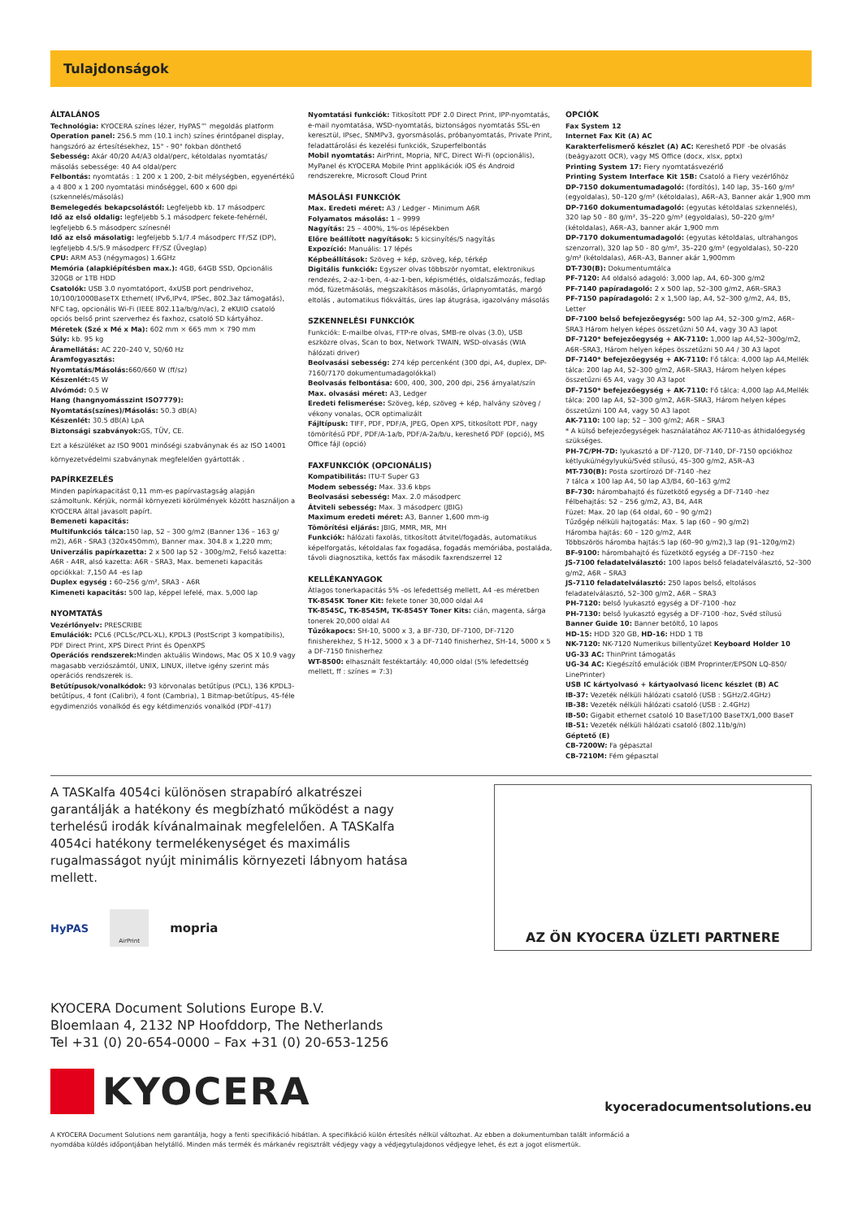Tulajdonságok
ÁLTALÁNOS
Technológia: KYOCERA színes lézer, HyPAS™ megoldás platform
Operation panel: 256.5 mm (10.1 inch) színes érintőpanel display, hangszóró az értesítésekhez, 15° - 90° fokban dönthető
Sebesség: Akár 40/20 A4/A3 oldal/perc, kétoldalas nyomtatás/ másolás sebessége: 40 A4 oldal/perc
Felbontás: nyomtatás : 1 200 x 1 200, 2-bit mélységben, egyenértékű a 4 800 x 1 200 nyomtatási minőséggel, 600 x 600 dpi (szkennelés/másolás)
Bemelegedés bekapcsolástól: Legfeljebb kb. 17 másodperc
Idő az első oldalig: legfeljebb 5.1 másodperc fekete-fehérnél, legfeljebb 6.5 másodperc színesnél
Idő az első másolatig: legfeljebb 5.1/7.4 másodperc FF/SZ (DP), legfeljebb 4.5/5.9 másodperc FF/SZ (Üveglap)
CPU: ARM A53 (négymagos) 1.6GHz
Memória (alapkiépítésben max.): 4GB, 64GB SSD, Opcionális 320GB or 1TB HDD
Csatolók: USB 3.0 nyomtatóport, 4xUSB port pendrivehoz, 10/100/1000BaseTX Ethernet( IPv6,IPv4, IPSec, 802.3az támogatás), NFC tag, opcionális Wi-Fi (IEEE 802.11a/b/g/n/ac), 2 eKUIO csatoló opciós belső print szerverhez és faxhoz, csatoló SD kártyához.
Méretek (Szé x Mé x Ma): 602 mm × 665 mm × 790 mm
Súly: kb. 95 kg
Áramellátás: AC 220–240 V, 50/60 Hz
Áramfogyasztás:
Nyomtatás/Másolás: 660/660 W (ff/sz)
Készenlét: 45 W
Alvómód: 0.5 W
Hang (hangnyomásszint ISO7779):
Nyomtatás(színes)/Másolás: 50.3 dB(A)
Készenlét: 30.5 dB(A) LpA
Biztonsági szabványok: GS, TÜV, CE.
Ezt a készüléket az ISO 9001 minőségi szabványnak és az ISO 14001 környezetvédelmi szabványnak megfelelően gyártották .
PAPÍRKEZELÉS
Minden papírkapacitást 0,11 mm-es papírvastagság alapján számoltunk. Kérjük, normál környezeti körülmények között használjon a KYOCERA által javasolt papírt.
Bemeneti kapacitás:
Multifunkciós tálca: 150 lap, 52 – 300 g/m2 (Banner 136 – 163 g/ m2), A6R - SRA3 (320x450mm), Banner max. 304.8 x 1,220 mm;
Univerzális papírkazetta: 2 x 500 lap 52 - 300g/m2, Felső kazetta: A6R - A4R, alsó kazetta: A6R - SRA3, Max. bemeneti kapacitás opciókkal: 7,150 A4 -es lap
Duplex egység : 60–256 g/m², SRA3 - A6R
Kimeneti kapacitás: 500 lap, képpel lefelé, max. 5,000 lap
NYOMTATÁS
Vezérlőnyelv: PRESCRIBE
Emulációk: PCL6 (PCL5c/PCL-XL), KPDL3 (PostScript 3 kompatibilis), PDF Direct Print, XPS Direct Print és OpenXPS
Operációs rendszerek: Minden aktuális Windows, Mac OS X 10.9 vagy magasabb verziószámtól, UNIX, LINUX, illetve igény szerint más operációs rendszerek is.
Betűtípusok/vonalkódok: 93 körvonalas betűtípus (PCL), 136 KPDL3-betűtípus, 4 font (Calibri), 4 font (Cambria), 1 Bitmap-betűtípus, 45-féle egydimenziós vonalkód és egy kétdimenziós vonalkód (PDF-417)
Nyomtatási funkciók: Titkosított PDF 2.0 Direct Print, IPP-nyomtatás, e-mail nyomtatása, WSD-nyomtatás, biztonságos nyomtatás SSL-en keresztül, IPsec, SNMPv3, gyorsmásolás, próbanyomtatás, Private Print, feladattárolási és kezelési funkciók, Szuperfelbontás
Mobil nyomtatás: AirPrint, Mopria, NFC, Direct Wi-Fi (opcionális), MyPanel és KYOCERA Mobile Print applikációk iOS és Android rendszerekre, Microsoft Cloud Print
MÁSOLÁSI FUNKCIÓK
Max. Eredeti méret: A3 / Ledger - Minimum A6R
Folyamatos másolás: 1 – 9999
Nagyítás: 25 – 400%, 1%-os lépésekben
Előre beállított nagyítások: 5 kicsinyítés/5 nagyítás
Expozíció: Manuális: 17 lépés
Képbeállítások: Szöveg + kép, szöveg, kép, térkép
Digitális funkciók: Egyszer olvas többször nyomtat, elektronikus rendezés, 2-az-1-ben, 4-az-1-ben, képismétlés, oldalszámozás, fedlap mód, füzetmásolás, megszakításos másolás, űrlapnyomtatás, margó eltolás , automatikus fiókváltás, üres lap átugrása, igazolvány másolás
SZKENNELÉSI FUNKCIÓK
Funkciók: E-mailbe olvas, FTP-re olvas, SMB-re olvas (3.0), USB eszközre olvas, Scan to box, Network TWAIN, WSD-olvasás (WIA hálózati driver)
Beolvasási sebesség: 274 kép percenként (300 dpi, A4, duplex, DP-7160/7170 dokumentumadagolókkal)
Beolvasás felbontása: 600, 400, 300, 200 dpi, 256 árnyalat/szín
Max. olvasási méret: A3, Ledger
Eredeti felismerése: Szöveg, kép, szöveg + kép, halvány szöveg / vékony vonalas, OCR optimalizált
Fájltípusk: TIFF, PDF, PDF/A, JPEG, Open XPS, titkosított PDF, nagy tömörítésű PDF, PDF/A-1a/b, PDF/A-2a/b/u, kereshető PDF (opció), MS Office fájl (opció)
FAXFUNKCIÓK (OPCIONÁLIS)
Kompatibilitás: ITU-T Super G3
Modem sebesség: Max. 33.6 kbps
Beolvasási sebesség: Max. 2.0 másodperc
Átviteli sebesség: Max. 3 másodperc (JBIG)
Maximum eredeti méret: A3, Banner 1,600 mm-ig
Tömörítési eljárás: JBIG, MMR, MR, MH
Funkciók: hálózati faxolás, titkosított átvitel/fogadás, automatikus képelforgatás, kétoldalas fax fogadása, fogadás memóriába, postaláda, távoli diagnosztika, kettős fax második faxrendszerrel 12
KELLÉKANYAGOK
Átlagos tonerkapacitás 5% -os lefedettség mellett, A4 -es méretben
TK-8545K Toner Kit: fekete toner 30,000 oldal A4
TK-8545C, TK-8545M, TK-8545Y Toner Kits: cián, magenta, sárga tonerek 20,000 oldal A4
Tűzőkapocs: SH-10, 5000 x 3, a BF-730, DF-7100, DF-7120 finisherekhez, S H-12, 5000 x 3 a DF-7140 finisherhez, SH-14, 5000 x 5 a DF-7150 finisherhez
WT-8500: elhasznált festéktartály: 40,000 oldal (5% lefedettség mellett, ff : színes = 7:3)
OPCIÓK
Fax System 12
Internet Fax Kit (A) AC
Karakterfelismerő készlet (A) AC: Kereshető PDF -be olvasás (beágyazott OCR), vagy MS Office (docx, xlsx, pptx)
Printing System 17: Fiery nyomtatásvezérlő
Printing System Interface Kit 15B: Csatoló a Fiery vezérlőhöz
DP-7150 dokumentumadagoló: (fordítós), 140 lap, 35–160 g/m² (egyoldalas), 50–120 g/m² (kétoldalas), A6R–A3, Banner akár 1,900 mm
DP-7160 dokumentumadagoló: (egyutas kétoldalas szkennelés), 320 lap 50 - 80 g/m², 35–220 g/m² (egyoldalas), 50–220 g/m² (kétoldalas), A6R–A3, banner akár 1,900 mm
DP-7170 dokumentumadagoló: (egyutas kétoldalas, ultrahangos szenzorral), 320 lap 50 - 80 g/m², 35–220 g/m² (egyoldalas), 50–220 g/m² (kétoldalas), A6R–A3, Banner akár 1,900mm
DT-730(B): Dokumentumtálca
PF-7120: A4 oldalsó adagoló: 3,000 lap, A4, 60–300 g/m2
PF-7140 papíradagoló: 2 x 500 lap, 52–300 g/m2, A6R–SRA3
PF-7150 papíradagoló: 2 x 1,500 lap, A4, 52–300 g/m2, A4, B5, Letter
DF-7100 belső befejezőegység: 500 lap A4, 52–300 g/m2, A6R–SRA3 Három helyen képes összetűzni 50 A4, vagy 30 A3 lapot
DF-7120* befejezőegység + AK-7110: 1,000 lap A4,52–300g/m2, A6R–SRA3, Három helyen képes összetűzni 50 A4 / 30 A3 lapot
DF-7140* befejezőegység + AK-7110: Fő tálca: 4,000 lap A4,Mellék tálca: 200 lap A4, 52–300 g/m2, A6R–SRA3, Három helyen képes összetűzni 65 A4, vagy 30 A3 lapot
DF-7150* befejezőegység + AK-7110: Fő tálca: 4,000 lap A4,Mellék tálca: 200 lap A4, 52–300 g/m2, A6R–SRA3, Három helyen képes összetűzni 100 A4, vagy 50 A3 lapot
AK-7110: 100 lap; 52 – 300 g/m2; A6R – SRA3
* A külső befejezőegységek használatához AK-7110-as áthidalóegység szükséges.
PH-7C/PH-7D: lyukasztó a DF-7120, DF-7140, DF-7150 opciókhoz kétlyukú/négylyukú/Svéd stílusú, 45–300 g/m2, A5R–A3
MT-730(B): Posta szortírozó DF-7140 -hez
7 tálca x 100 lap A4, 50 lap A3/B4, 60–163 g/m2
BF-730: hárombahajtó és füzetkötő egység a DF-7140 -hez
Félbehajtás: 52 – 256 g/m2, A3, B4, A4R
Füzet: Max. 20 lap (64 oldal, 60 – 90 g/m2)
Tűzőgép nélküli hajtogatás: Max. 5 lap (60 – 90 g/m2)
Háromba hajtás: 60 – 120 g/m2, A4R
Többszörös háromba hajtás:5 lap (60–90 g/m2),3 lap (91–120g/m2)
BF-9100: hárombahajtó és füzetkötő egység a DF-7150 -hez
JS-7100 feladatelválasztó: 100 lapos belső feladatelválasztó, 52–300 g/m2, A6R – SRA3
JS-7110 feladatelválasztó: 250 lapos belső, eltolásos feladatelválasztó, 52–300 g/m2, A6R – SRA3
PH-7120: belső lyukasztó egység a DF-7100 -hoz
PH-7130: belső lyukasztó egység a DF-7100 -hoz, Svéd stílusú
Banner Guide 10: Banner betöltő, 10 lapos
HD-15: HDD 320 GB, HD-16: HDD 1 TB
NK-7120: NK-7120 Numerikus billentyűzet Keyboard Holder 10
UG-33 AC: ThinPrint támogatás
UG-34 AC: Kiegészítő emulációk (IBM Proprinter/EPSON LQ-850/ LinePrinter)
USB IC kártyolvasó + kártyaolvasó licenc készlet (B) AC
IB-37: Vezeték nélküli hálózati csatoló (USB : 5GHz/2.4GHz)
IB-38: Vezeték nélküli hálózati csatoló (USB : 2.4GHz)
IB-50: Gigabit ethernet csatoló 10 BaseT/100 BaseTX/1,000 BaseT
IB-51: Vezeték nélküli hálózati csatoló (802.11b/g/n)
Géptető (E)
CB-7200W: Fa gépasztal
CB-7210M: Fém gépasztal
A TASKalfa 4054ci különösen strapabíró alkatrészei garantálják a hatékony és megbízható működést a nagy terhelésű irodák kívánalmainak megfelelően. A TASKalfa 4054ci hatékony termelékenységet és maximális rugalmasságot nyújt minimális környezeti lábnyom hatása mellett.
HyPAS AirPrint mopria
AZ ÖN KYOCERA ÜZLETI PARTNERE
KYOCERA Document Solutions Europe B.V.
Bloemlaan 4, 2132 NP Hoofddorp, The Netherlands
Tel +31 (0) 20-654-0000 – Fax +31 (0) 20-653-1256
KYOCERA
kyoceradocumentsolutions.eu
A KYOCERA Document Solutions nem garantálja, hogy a fenti specifikáció hibátlan. A specifikáció külön értesítés nélkül változhat. Az ebben a dokumentumban talált információ a
nyomdába küldés időpontjában helytálló. Minden más termék és márkanév regisztrált védjegy vagy a védjegytulajdonos védjegye lehet, és ezt a jogot elismertük.